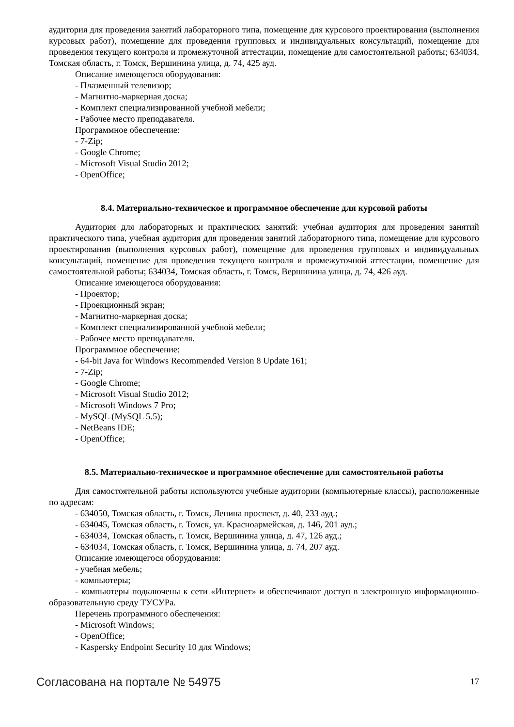аудитория для проведения занятий лабораторного типа, помещение для курсового проектирования (выполнения курсовых работ), помещение для проведения групповых и индивидуальных консультаций, помещение для проведения текущего контроля и промежуточной аттестации, помещение для самостоятельной работы; 634034, Томская область, г. Томск, Вершинина улица, д. 74, 425 ауд.
Описание имеющегося оборудования:
- Плазменный телевизор;
- Магнитно-маркерная доска;
- Комплект специализированной учебной мебели;
- Рабочее место преподавателя.
Программное обеспечение:
- 7-Zip;
- Google Chrome;
- Microsoft Visual Studio 2012;
- OpenOffice;
8.4. Материально-техническое и программное обеспечение для курсовой работы
Аудитория для лабораторных и практических занятий: учебная аудитория для проведения занятий практического типа, учебная аудитория для проведения занятий лабораторного типа, помещение для курсового проектирования (выполнения курсовых работ), помещение для проведения групповых и индивидуальных консультаций, помещение для проведения текущего контроля и промежуточной аттестации, помещение для самостоятельной работы; 634034, Томская область, г. Томск, Вершинина улица, д. 74, 426 ауд.
Описание имеющегося оборудования:
- Проектор;
- Проекционный экран;
- Магнитно-маркерная доска;
- Комплект специализированной учебной мебели;
- Рабочее место преподавателя.
Программное обеспечение:
- 64-bit Java for Windows Recommended Version 8 Update 161;
- 7-Zip;
- Google Chrome;
- Microsoft Visual Studio 2012;
- Microsoft Windows 7 Pro;
- MySQL (MySQL 5.5);
- NetBeans IDE;
- OpenOffice;
8.5. Материально-техническое и программное обеспечение для самостоятельной работы
Для самостоятельной работы используются учебные аудитории (компьютерные классы), расположенные по адресам:
- 634050, Томская область, г. Томск, Ленина проспект, д. 40, 233 ауд.;
- 634045, Томская область, г. Томск, ул. Красноармейская, д. 146, 201 ауд.;
- 634034, Томская область, г. Томск, Вершинина улица, д. 47, 126 ауд.;
- 634034, Томская область, г. Томск, Вершинина улица, д. 74, 207 ауд.
Описание имеющегося оборудования:
- учебная мебель;
- компьютеры;
- компьютеры подключены к сети «Интернет» и обеспечивают доступ в электронную информационно-образовательную среду ТУСУРа.
Перечень программного обеспечения:
- Microsoft Windows;
- OpenOffice;
- Kaspersky Endpoint Security 10 для Windows;
Согласована на портале № 54975 17